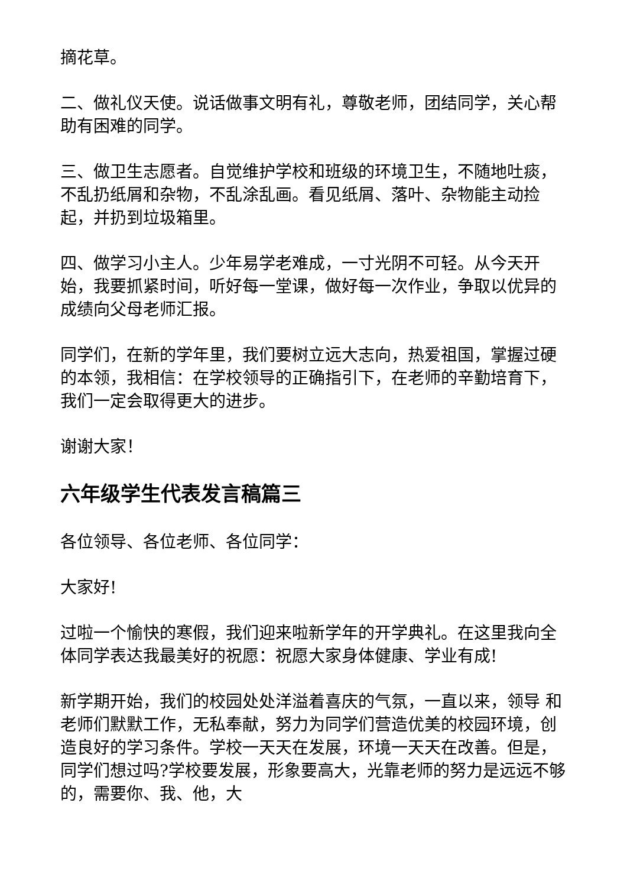摘花草。
二、做礼仪天使。说话做事文明有礼，尊敬老师，团结同学，关心帮助有困难的同学。
三、做卫生志愿者。自觉维护学校和班级的环境卫生，不随地吐痰，不乱扔纸屑和杂物，不乱涂乱画。看见纸屑、落叶、杂物能主动捡起，并扔到垃圾箱里。
四、做学习小主人。少年易学老难成，一寸光阴不可轻。从今天开始，我要抓紧时间，听好每一堂课，做好每一次作业，争取以优异的成绩向父母老师汇报。
同学们，在新的学年里，我们要树立远大志向，热爱祖国，掌握过硬的本领，我相信：在学校领导的正确指引下，在老师的辛勤培育下，我们一定会取得更大的进步。
谢谢大家！
六年级学生代表发言稿篇三
各位领导、各位老师、各位同学：
大家好!
过啦一个愉快的寒假，我们迎来啦新学年的开学典礼。在这里我向全体同学表达我最美好的祝愿：祝愿大家身体健康、学业有成!
新学期开始，我们的校园处处洋溢着喜庆的气氛，一直以来，领导 和老师们默默工作，无私奉献，努力为同学们营造优美的校园环境，创造良好的学习条件。学校一天天在发展，环境一天天在改善。但是，同学们想过吗?学校要发展，形象要高大，光靠老师的努力是远远不够的，需要你、我、他，大